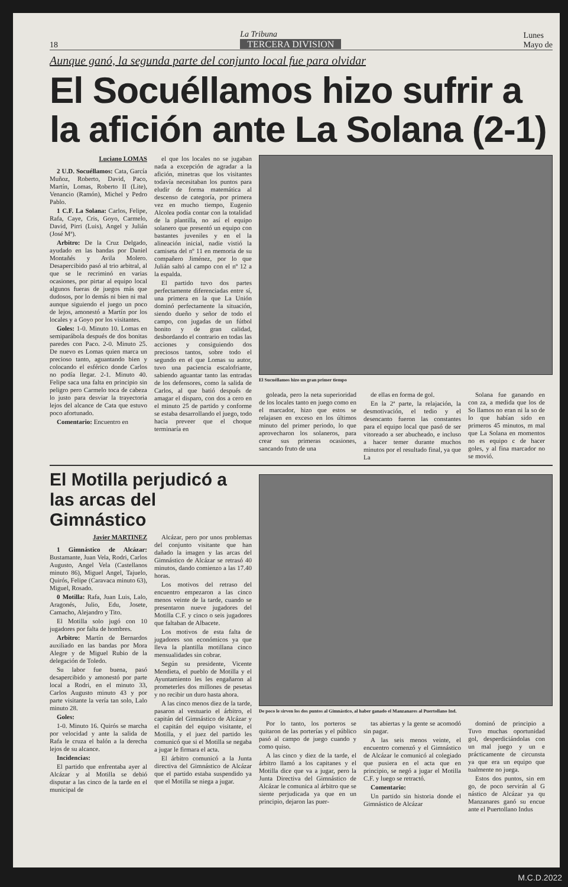18 La Tribuna
TERCERA DIVISION Lunes
Mayo de
Aunque ganó, la segunda parte del conjunto local fue para olvidar
El Socuéllamos hizo sufrir a la afición ante La Solana (2-1)
Luciano LOMAS
2 U.D. Socuéllamos: Cata, García Muñoz, Roberto, David, Paco, Martín, Lomas, Roberto II (Lite), Venancio (Ramón), Michel y Pedro Pablo.
1 C.F. La Solana: Carlos, Felipe, Rafa, Caye, Cris, Goyo, Carmelo, David, Pirri (Luis), Angel y Julián (José Mª).
Arbitro: De la Cruz Delgado, ayudado en las bandas por Daniel Montañés y Avila Molero. Desapercibido pasó al trio arbitral, al que se le recriminó en varias ocasiones, por pirtar al equipo local algunos fueras de juegos más que dudosos, por lo demás ni bien ni mal aunque siguiendo el juego un poco de lejos, amonestó a Martín por los locales y a Goyo por los visitantes.
Goles: 1-0. Minuto 10. Lomas en semiparábola después de dos bonitas paredes con Paco. 2-0. Minuto 25. De nuevo es Lomas quien marca un precioso tanto, aguantando bien y colocando el esférico donde Carlos no podía llegar. 2-1. Minuto 40. Felipe saca una falta en principio sin peligro pero Carmelo toca de cabeza lo justo para desviar la trayectoria lejos del alcance de Cata que estuvo poco afortunado.
Comentario: Encuentro en
el que los locales no se jugaban nada a excepción de agradar a la afición, minetras que los visitantes todavía necesitaban los puntos para eludir de forma matemática al descenso de categoría, por primera vez en mucho tiempo, Eugenio Alcolea podía contar con la totalidad de la plantilla, no así el equipo solanero que presentó un equipo con bastantes juveniles y en el la alineación inicial, nadie vistió la camiseta del nº 11 en memoria de su compañero Jiménez, por lo que Julián saltó al campo con el nº 12 a la espalda.
El partido tuvo dos partes perfectamente diferenciadas entre sí, una primera en la que La Unión dominó perfectamente la situación, siendo dueño y señor de todo el campo, con jugadas de un fútbol bonito y de gran calidad, desbordando el contrario en todas las acciones y consiguiendo dos preciosos tantos, sobre todo el segundo en el que Lomas su autor, tuvo una paciencia escalofriante, sabiendo aguantar tanto las entradas de los defensores, como la salida de Carlos, al que batió después de amagar el disparo, con dos a cero en el minuto 25 de partido y conforme se estaba desarrollando el juego, todo hacia preveer que el choque terminaría en
El Sucuéllamos hizo un gran primer tiempo
goleada, pero la neta superioridad de los locales tanto en juego como en el marcador, hizo que estos se relajasen en exceso en los últimos minuto del primer periodo, lo que aprovecharon los solaneros, para crear sus primeras ocasiones, sancando fruto de una
de ellas en forma de gol.
En la 2ª parte, la relajación, la desmotivación, el tedio y el desencanto fueron las constantes para el equipo local que pasó de ser vitoreado a ser abucheado, e incluso a hacer temer durante muchos minutos por el resultado final, ya que La
Solana fue ganando en con za, a medida que los de So llamos no eran ni la so de lo que habían sido en primeros 45 minutos, m mal que La Solana en momentos no es equipo c de hacer goles, y al fina marcador no se movió.
El Motilla perjudicó a las arcas del Gimnástico
Javier MARTINEZ
1 Gimnástico de Alcázar: Bustamante, Juan Vela, Rodri, Carlos Augusto, Angel Vela (Castellanos minuto 86), Miguel Angel, Tajuelo, Quirós, Felipe (Caravaca minuto 63), Miguel, Rosado.
0 Motilla: Rafa, Juan Luis, Lalo, Aragonés, Julio, Edu, Josete, Camacho, Alejandro y Tito.
El Motilla solo jugó con 10 jugadores por falta de hombres.
Arbitro: Martín de Bernardos auxiliado en las bandas por Mora Alegre y de Miguel Rubio de la delegación de Toledo.
Su labor fue buena, pasó desapercibido y amonestó por parte local a Rodri, en el minuto 33, Carlos Augusto minuto 43 y por parte visitante la vería tan solo, Lalo minuto 28.
Goles:
1-0. Minuto 16. Quirós se marcha por velocidad y ante la salida de Rafa le cruza el balón a la derecha lejos de su alcance.
Incidencias:
El partido que enfrentaba ayer al Alcázar y al Motilla se debió disputar a las cinco de la tarde en el municipal de
Alcázar, pero por unos problemas del conjunto visitante que han dañado la imagen y las arcas del Gimnástico de Alcázar se retrasó 40 minutos, dando comienzo a las 17.40 horas.
Los motivos del retraso del encuentro empezaron a las cinco menos veinte de la tarde, cuando se presentaron nueve jugadores del Motilla C.F. y cinco o seis jugadores que faltaban de Albacete.
Los motivos de esta falta de jugadores son económicos ya que lleva la plantilla motillana cinco mensualidades sin cobrar.
Según su presidente, Vicente Mendieta, el pueblo de Motilla y el Ayuntamiento les les engañaron al prometerles dos millones de pesetas y no recibir un duro hasta ahora.
A las cinco menos diez de la tarde, pasaron al vestuario el árbitro, el capitán del Gimnástico de Alcázar y el capitán del equipo visitante, el Motilla, y el juez del partido les comunicó que si el Motilla se negaba a jugar le firmara el acta.
El árbitro comunicó a la Junta directiva del Gimnástico de Alcázar que el partido estaba suspendido ya que el Motilla se niega a jugar.
De poco le sirven los dos puntos al Gimnástico, al haber ganado el Manzanares al Puertollano Ind.
Por lo tanto, los porteros se quitaron de las porterías y el público pasó al campo de juego cuando y como quiso.
A las cinco y diez de la tarde, el árbitro llamó a los capitanes y el Motilla dice que va a jugar, pero la Junta Directiva del Gimnástico de Alcázar le comunica al árbitro que se siente perjudicada ya que en un principio, dejaron las puer-
tas abiertas y la gente se acomodó sin pagar.
A las seis menos veinte, el encuentro comenzó y el Gimnástico de Alcázar le comunicó al colegiado que pusiera en el acta que en principio, se negó a jugar el Motilla C.F. y luego se retractó.
Comentario:
Un partido sin historia donde el Gimnástico de Alcázar
dominó de principio a Tuvo muchas oportunidad gol, desperdiciándolas con un mal juego y un e prácticamente de circunsta ya que era un equipo que tualmente no juega.
Estos dos puntos, sin em go, de poco servirán al G nástico de Alcázar ya qu Manzanares ganó su encue ante el Puertollano Indus
M.C.D.2022